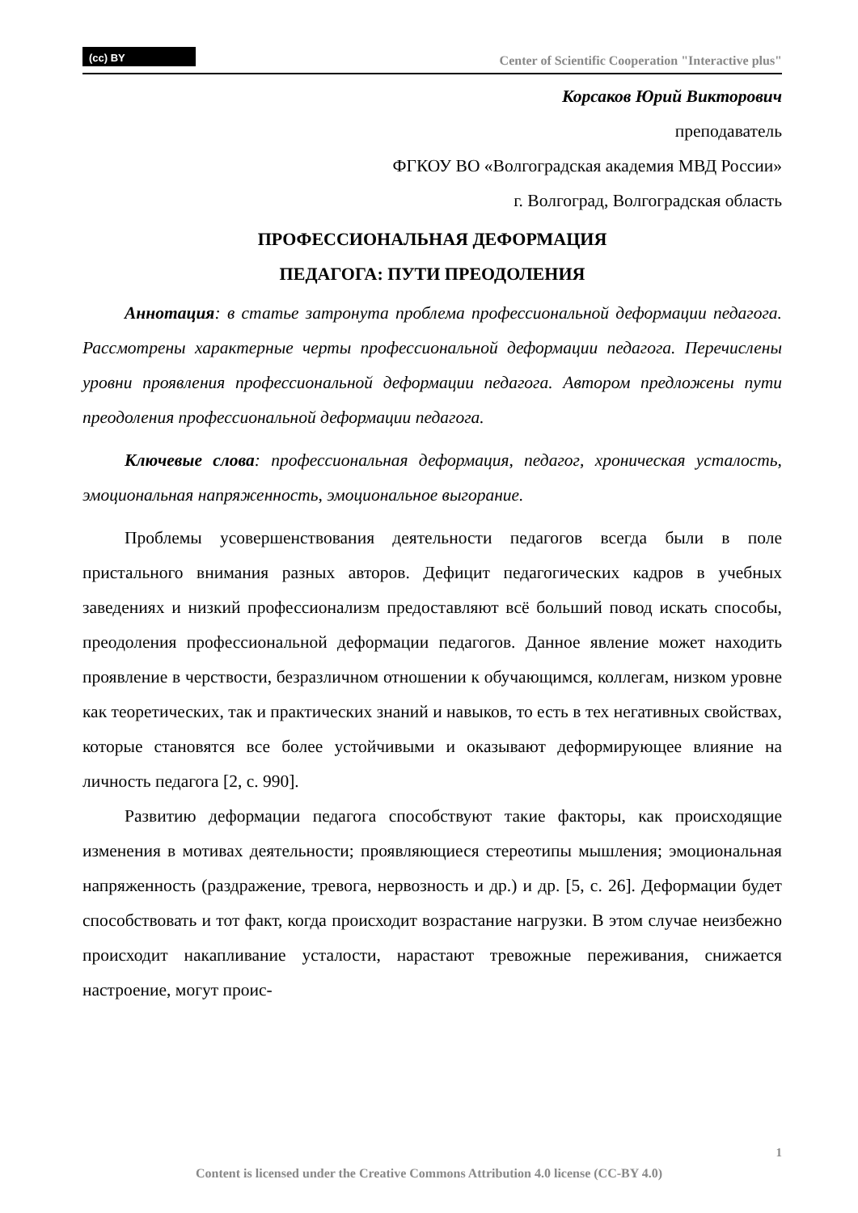(cc) BY
Center of Scientific Cooperation "Interactive plus"
Корсаков Юрий Викторович
преподаватель
ФГКОУ ВО «Волгоградская академия МВД России»
г. Волгоград, Волгоградская область
ПРОФЕССИОНАЛЬНАЯ ДЕФОРМАЦИЯ
ПЕДАГОГА: ПУТИ ПРЕОДОЛЕНИЯ
Аннотация: в статье затронута проблема профессиональной деформации педагога. Рассмотрены характерные черты профессиональной деформации педагога. Перечислены уровни проявления профессиональной деформации педагога. Автором предложены пути преодоления профессиональной деформации педагога.
Ключевые слова: профессиональная деформация, педагог, хроническая усталость, эмоциональная напряженность, эмоциональное выгорание.
Проблемы усовершенствования деятельности педагогов всегда были в поле пристального внимания разных авторов. Дефицит педагогических кадров в учебных заведениях и низкий профессионализм предоставляют всё больший повод искать способы, преодоления профессиональной деформации педагогов. Данное явление может находить проявление в черствости, безразличном отношении к обучающимся, коллегам, низком уровне как теоретических, так и практических знаний и навыков, то есть в тех негативных свойствах, которые становятся все более устойчивыми и оказывают деформирующее влияние на личность педагога [2, с. 990].
Развитию деформации педагога способствуют такие факторы, как происходящие изменения в мотивах деятельности; проявляющиеся стереотипы мышления; эмоциональная напряженность (раздражение, тревога, нервозность и др.) и др. [5, с. 26]. Деформации будет способствовать и тот факт, когда происходит возрастание нагрузки. В этом случае неизбежно происходит накапливание усталости, нарастают тревожные переживания, снижается настроение, могут проис-
1
Content is licensed under the Creative Commons Attribution 4.0 license (CC-BY 4.0)